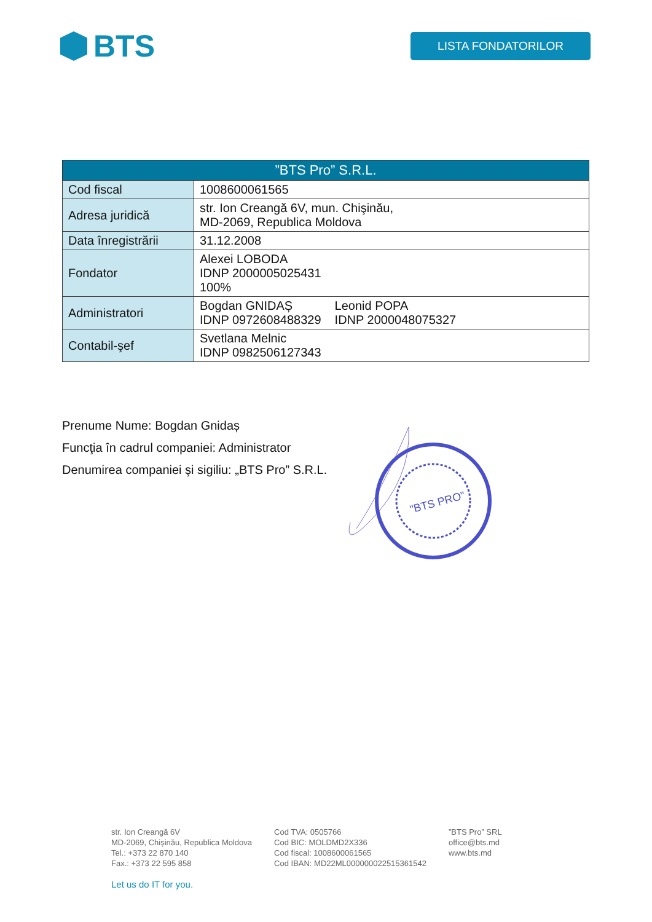BTS
LISTA FONDATORILOR
| ”BTS Pro” S.R.L. | |
| --- | --- |
| Cod fiscal | 1008600061565 |
| Adresa juridică | str. Ion Creangă 6V, mun. Chişinău, MD-2069, Republica Moldova |
| Data înregistrării | 31.12.2008 |
| Fondator | Alexei LOBODA IDNP 2000005025431 100% |
| Administratori | Bogdan GNIDAȘ IDNP 0972608488329 Leonid POPA IDNP 2000048075327 |
| Contabil-şef | Svetlana Melnic IDNP 0982506127343 |
Prenume Nume: Bogdan Gnidaș
Funcţia în cadrul companiei: Administrator
Denumirea companiei şi sigiliu: „BTS Pro” S.R.L.
"BTS PRO"
str. Ion Creangă 6V
MD-2069, Chișinău, Republica Moldova
Tel.: +373 22 870 140
Fax.: +373 22 595 858
Cod TVA: 0505766
Cod BIC: MOLDMD2X336
Cod fiscal: 1008600061565
Cod IBAN: MD22ML000000022515361542
”BTS Pro” SRL
office@bts.md
www.bts.md
Let us do IT for you.